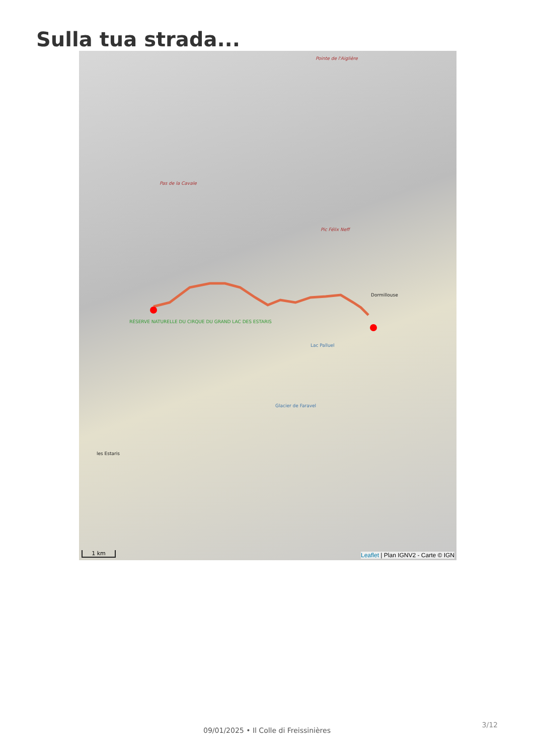Sulla tua strada...
Pointe de l'Aiglière
Pas de la Cavale
Pic Félix Neff
Dormillouse
Lac Palluel
RÉSERVE NATURELLE DU CIRQUE DU GRAND LAC DES ESTARIS
Glacier de Faravel
les Estaris
1 km
Leaflet | Plan IGNV2 - Carte © IGN
3/12
09/01/2025 • Il Colle di Freissinières